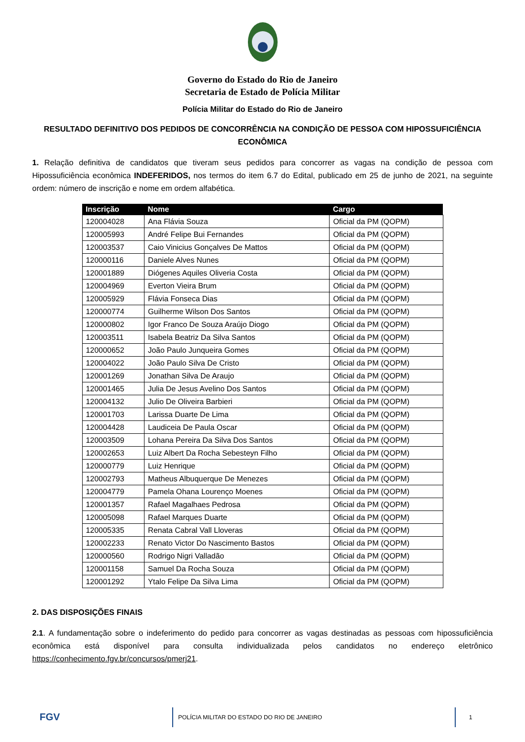Governo do Estado do Rio de Janeiro
Secretaria de Estado de Polícia Militar
Polícia Militar do Estado do Rio de Janeiro
RESULTADO DEFINITIVO DOS PEDIDOS DE CONCORRÊNCIA NA CONDIÇÃO DE PESSOA COM HIPOSSUFICIÊNCIA ECONÔMICA
1. Relação definitiva de candidatos que tiveram seus pedidos para concorrer as vagas na condição de pessoa com Hipossuficiência econômica INDEFERIDOS, nos termos do item 6.7 do Edital, publicado em 25 de junho de 2021, na seguinte ordem: número de inscrição e nome em ordem alfabética.
| Inscrição | Nome | Cargo |
| --- | --- | --- |
| 120004028 | Ana Flávia Souza | Oficial da PM (QOPM) |
| 120005993 | André Felipe Bui Fernandes | Oficial da PM (QOPM) |
| 120003537 | Caio Vinicius Gonçalves De Mattos | Oficial da PM (QOPM) |
| 120000116 | Daniele Alves Nunes | Oficial da PM (QOPM) |
| 120001889 | Diógenes Aquiles Oliveria Costa | Oficial da PM (QOPM) |
| 120004969 | Everton Vieira Brum | Oficial da PM (QOPM) |
| 120005929 | Flávia Fonseca Dias | Oficial da PM (QOPM) |
| 120000774 | Guilherme Wilson Dos Santos | Oficial da PM (QOPM) |
| 120000802 | Igor Franco De Souza Araújo Diogo | Oficial da PM (QOPM) |
| 120003511 | Isabela Beatriz Da Silva Santos | Oficial da PM (QOPM) |
| 120000652 | João Paulo Junqueira Gomes | Oficial da PM (QOPM) |
| 120004022 | João Paulo Silva De Cristo | Oficial da PM (QOPM) |
| 120001269 | Jonathan Silva De Araujo | Oficial da PM (QOPM) |
| 120001465 | Julia De Jesus Avelino Dos Santos | Oficial da PM (QOPM) |
| 120004132 | Julio De Oliveira Barbieri | Oficial da PM (QOPM) |
| 120001703 | Larissa Duarte De Lima | Oficial da PM (QOPM) |
| 120004428 | Laudiceia De Paula Oscar | Oficial da PM (QOPM) |
| 120003509 | Lohana Pereira Da Silva Dos Santos | Oficial da PM (QOPM) |
| 120002653 | Luiz Albert Da Rocha Sebesteyn Filho | Oficial da PM (QOPM) |
| 120000779 | Luiz Henrique | Oficial da PM (QOPM) |
| 120002793 | Matheus Albuquerque De Menezes | Oficial da PM (QOPM) |
| 120004779 | Pamela Ohana Lourenço Moenes | Oficial da PM (QOPM) |
| 120001357 | Rafael Magalhaes Pedrosa | Oficial da PM (QOPM) |
| 120005098 | Rafael Marques Duarte | Oficial da PM (QOPM) |
| 120005335 | Renata Cabral Vall Lloveras | Oficial da PM (QOPM) |
| 120002233 | Renato Victor Do Nascimento Bastos | Oficial da PM (QOPM) |
| 120000560 | Rodrigo Nigri Valladão | Oficial da PM (QOPM) |
| 120001158 | Samuel Da Rocha Souza | Oficial da PM (QOPM) |
| 120001292 | Ytalo Felipe Da Silva Lima | Oficial da PM (QOPM) |
2. DAS DISPOSIÇÕES FINAIS
2.1. A fundamentação sobre o indeferimento do pedido para concorrer as vagas destinadas as pessoas com hipossuficiência econômica está disponível para consulta individualizada pelos candidatos no endereço eletrônico https://conhecimento.fgv.br/concursos/pmerj21.
FGV
POLÍCIA MILITAR DO ESTADO DO RIO DE JANEIRO 1